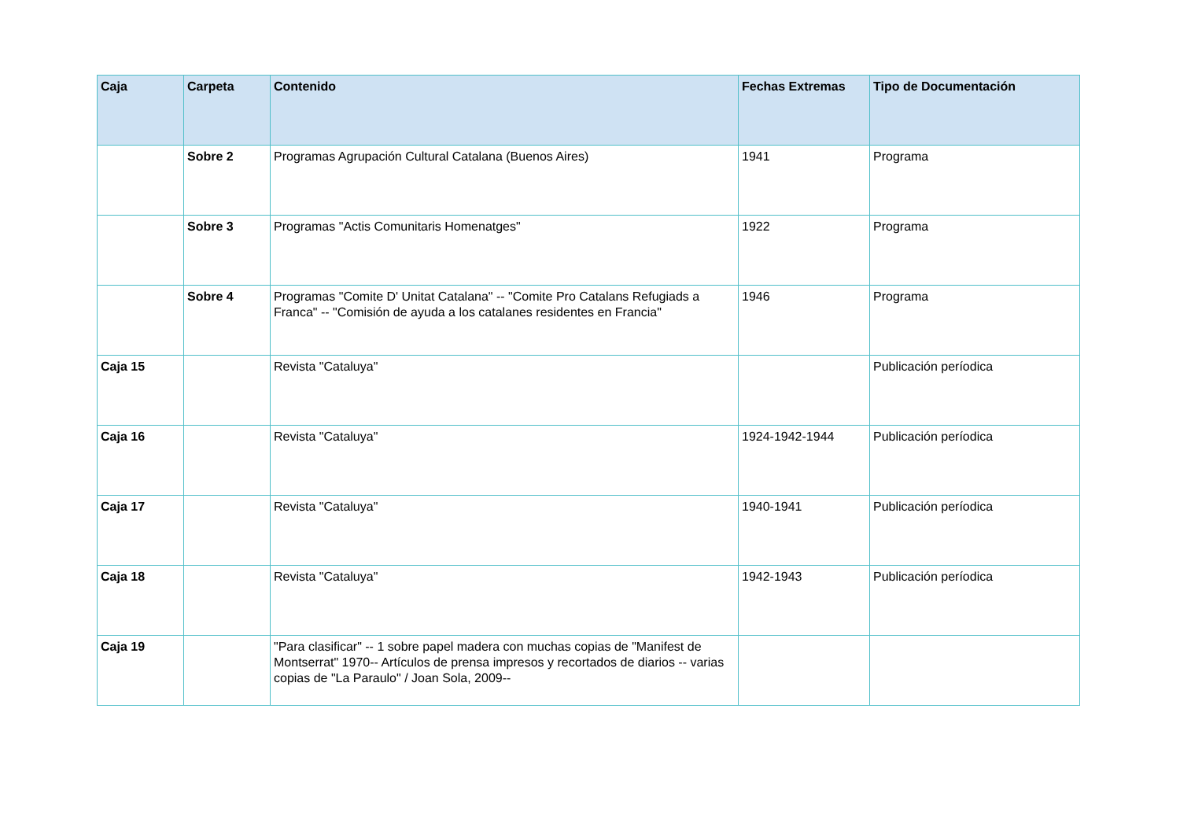| Caja | Carpeta | Contenido | Fechas Extremas | Tipo de Documentación |
| --- | --- | --- | --- | --- |
| | Sobre 2 | Programas Agrupación Cultural Catalana (Buenos Aires) | 1941 | Programa |
| | Sobre 3 | Programas "Actis Comunitaris Homenatges" | 1922 | Programa |
| | Sobre 4 | Programas "Comite D' Unitat Catalana" -- "Comite Pro Catalans Refugiads a Franca" -- "Comisión de ayuda a los catalanes residentes en Francia" | 1946 | Programa |
| Caja 15 | | Revista "Cataluya" | | Publicación períodica |
| Caja 16 | | Revista "Cataluya" | 1924-1942-1944 | Publicación períodica |
| Caja 17 | | Revista "Cataluya" | 1940-1941 | Publicación períodica |
| Caja 18 | | Revista "Cataluya" | 1942-1943 | Publicación períodica |
| Caja 19 | | "Para clasificar" -- 1 sobre papel madera con muchas copias de "Manifest de Montserrat" 1970-- Artículos de prensa impresos y recortados de diarios -- varias copias de "La Paraulo" / Joan Sola, 2009-- | | |